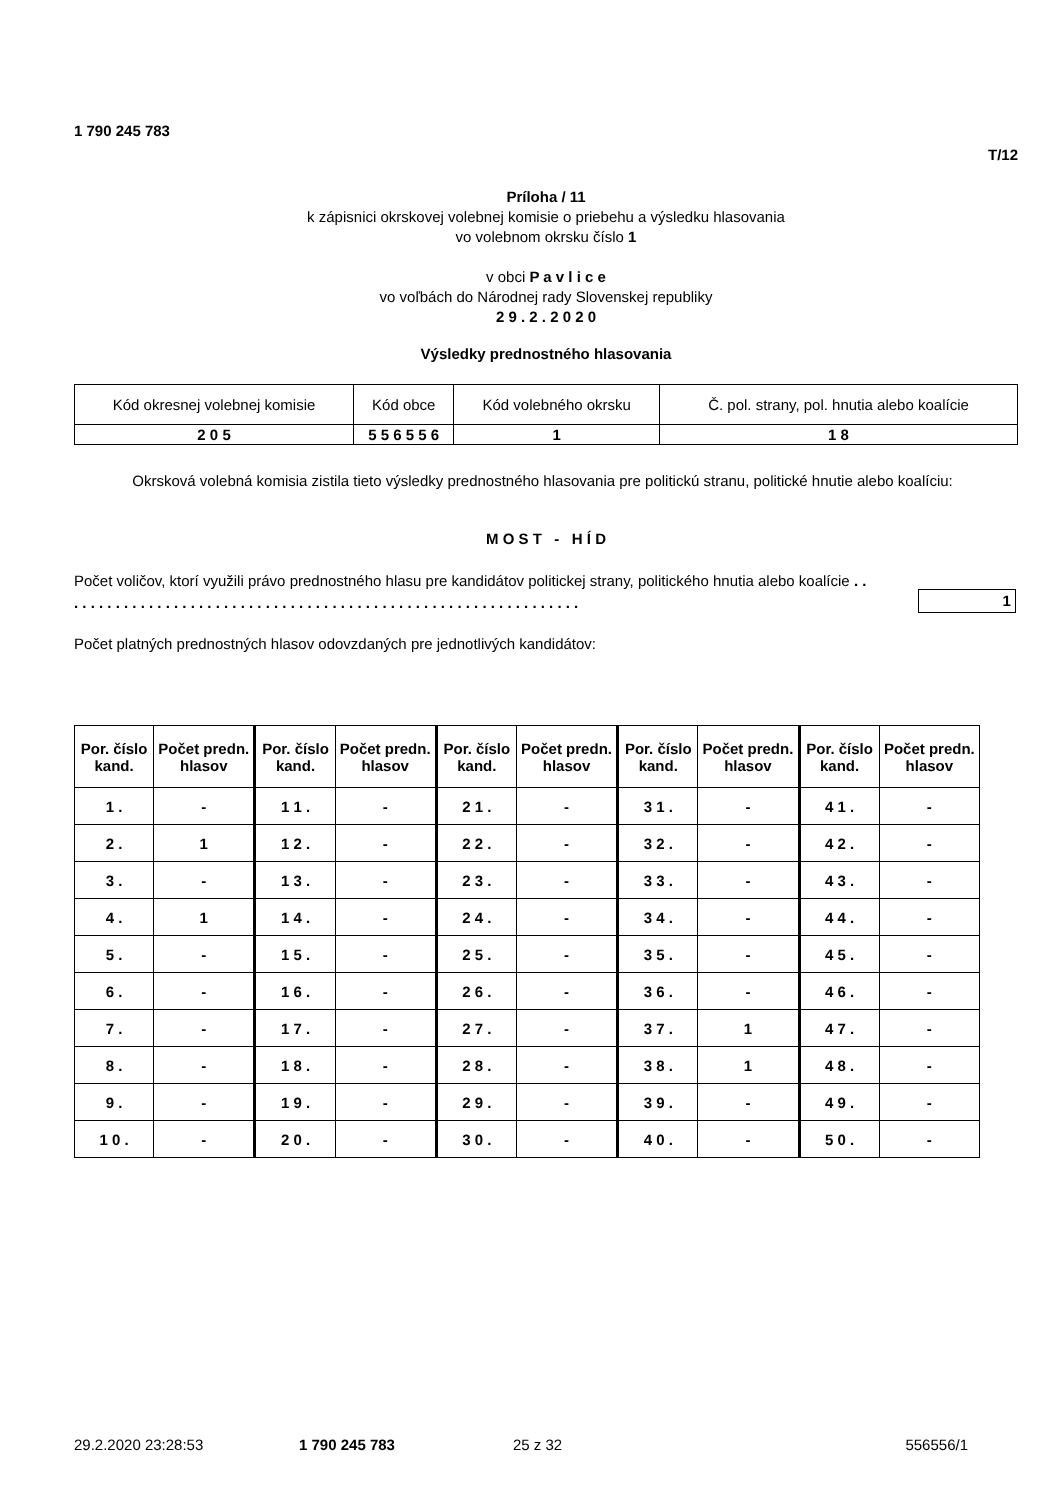1 790 245 783
T/12
Príloha / 11
k zápisnici okrskovej volebnej komisie o priebehu a výsledku hlasovania
vo volebnom okrsku číslo 1
v obci P a v l i c e
vo voľbách do Národnej rady Slovenskej republiky
2 9 . 2 . 2 0 2 0
Výsledky prednostného hlasovania
| Kód okresnej volebnej komisie | Kód obce | Kód volebného okrsku | Č. pol. strany, pol. hnutia alebo koalície |
| 2 0 5 | 5 5 6 5 5 6 | 1 | 1 8 |
Okrsková volebná komisia zistila tieto výsledky prednostného hlasovania pre politickú stranu, politické hnutie alebo koalíciu:
M O S T - H Í D
Počet voličov, ktorí využili právo prednostného hlasu pre kandidátov politickej strany, politického hnutia alebo koalície . . . . . . . . . . . . . . . . . . . . . . . . . . . . . . . . . . . . . . . . . . . . . . . . . . . . . . . . . . . . . . .
1
Počet platných prednostných hlasov odovzdaných pre jednotlivých kandidátov:
| Por. číslo kand. | Počet predn. hlasov | Por. číslo kand. | Počet predn. hlasov | Por. číslo kand. | Počet predn. hlasov | Por. číslo kand. | Počet predn. hlasov | Por. číslo kand. | Počet predn. hlasov |
| --- | --- | --- | --- | --- | --- | --- | --- | --- | --- |
| 1 . | - | 1 1 . | - | 2 1 . | - | 3 1 . | - | 4 1 . | - |
| 2 . | 1 | 1 2 . | - | 2 2 . | - | 3 2 . | - | 4 2 . | - |
| 3 . | - | 1 3 . | - | 2 3 . | - | 3 3 . | - | 4 3 . | - |
| 4 . | 1 | 1 4 . | - | 2 4 . | - | 3 4 . | - | 4 4 . | - |
| 5 . | - | 1 5 . | - | 2 5 . | - | 3 5 . | - | 4 5 . | - |
| 6 . | - | 1 6 . | - | 2 6 . | - | 3 6 . | - | 4 6 . | - |
| 7 . | - | 1 7 . | - | 2 7 . | - | 3 7 . | 1 | 4 7 . | - |
| 8 . | - | 1 8 . | - | 2 8 . | - | 3 8 . | 1 | 4 8 . | - |
| 9 . | - | 1 9 . | - | 2 9 . | - | 3 9 . | - | 4 9 . | - |
| 1 0 . | - | 2 0 . | - | 3 0 . | - | 4 0 . | - | 5 0 . | - |
29.2.2020 23:28:53 1 790 245 783 25 z 32 556556/1